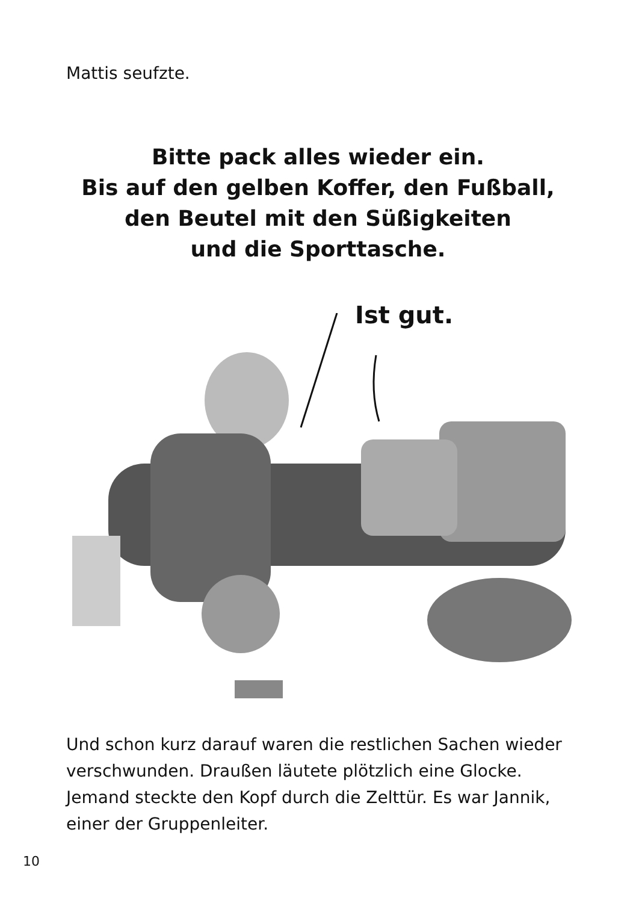Mattis seufzte.
Bitte pack alles wieder ein.
Bis auf den gelben Koffer, den Fußball,
den Beutel mit den Süßigkeiten
und die Sporttasche.
Ist gut.
Und schon kurz darauf waren die restlichen Sachen wieder verschwunden. Draußen läutete plötzlich eine Glocke. Jemand steckte den Kopf durch die Zelttür. Es war Jannik, einer der Gruppenleiter.
10